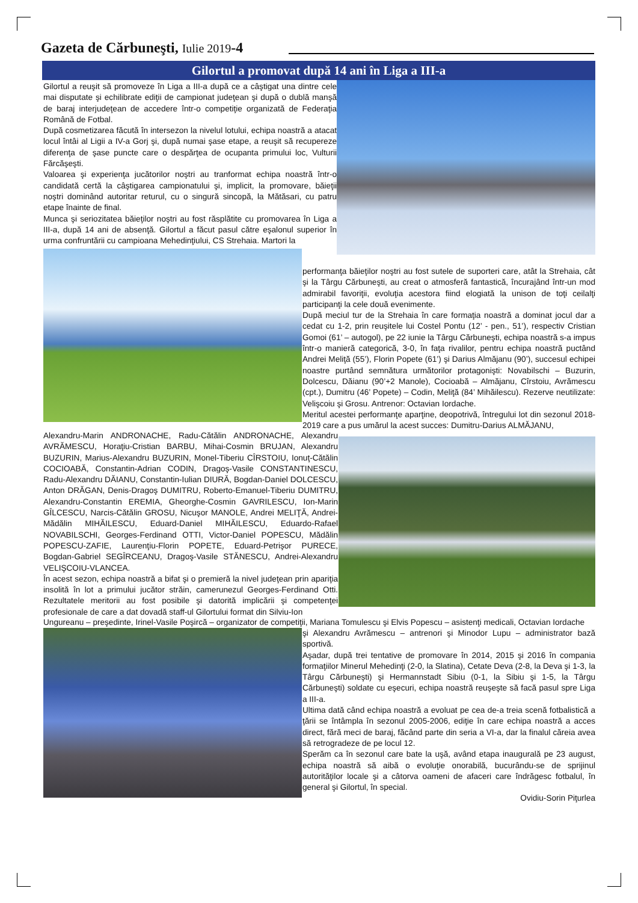Gazeta de Cărbuneşti, Iulie 2019-4
Gilortul a promovat după 14 ani în Liga a III-a
Gilortul a reuşit să promoveze în Liga a III-a după ce a câştigat una dintre cele mai disputate şi echilibrate ediţii de campionat judeţean şi după o dublă manşă de baraj interjudeţean de accedere într-o competiţie organizată de Federaţia Română de Fotbal.
După cosmetizarea făcută în intersezon la nivelul lotului, echipa noastră a atacat locul întâi al Ligii a IV-a Gorj şi, după numai şase etape, a reuşit să recupereze diferenţa de şase puncte care o despărţea de ocupanta primului loc, Vulturii Fărcăşeşti.
Valoarea şi experienţa jucătorilor noştri au tranformat echipa noastră într-o candidată certă la câştigarea campionatului şi, implicit, la promovare, băieţii noştri dominând autoritar returul, cu o singură sincopă, la Mătăsari, cu patru etape înainte de final.
Munca şi seriozitatea băieţilor noştri au fost răsplătite cu promovarea în Liga a III-a, după 14 ani de absenţă. Gilortul a făcut pasul către eşalonul superior în urma confruntării cu campioana Mehedinţiului, CS Strehaia. Martori la
performanţa băieţilor noştri au fost sutele de suporteri care, atât la Strehaia, cât şi la Târgu Cărbuneşti, au creat o atmosferă fantastică, încurajând într-un mod admirabil favoriţii, evoluţia acestora fiind elogiată la unison de toţi ceilalţi participanţi la cele două evenimente.
După meciul tur de la Strehaia în care formaţia noastră a dominat jocul dar a cedat cu 1-2, prin reuşitele lui Costel Pontu (12’ - pen., 51’), respectiv Cristian Gomoi (61’ – autogol), pe 22 iunie la Târgu Cărbuneşti, echipa noastră s-a impus într-o manieră categorică, 3-0, în faţa rivalilor, pentru echipa noastră puctând Andrei Meliţă (55’), Florin Popete (61’) şi Darius Almăjanu (90’), succesul echipei noastre purtând semnătura următorilor protagonişti: Novabilschi – Buzurin, Dolcescu, Dăianu (90’+2 Manole), Cocioabă – Almăjanu, Cîrstoiu, Avrămescu (cpt.), Dumitru (46’ Popete) – Codin, Meliţă (84’ Mihăilescu). Rezerve neutilizate: Velişcoiu şi Grosu. Antrenor: Octavian Iordache.
Meritul acestei performanţe aparţine, deopotrivă, întregului lot din sezonul 2018-2019 care a pus umărul la acest succes: Dumitru-Darius ALMĂJANU,
Alexandru-Marin ANDRONACHE, Radu-Cătălin ANDRONACHE, Alexandru AVRĂMESCU, Horaţiu-Cristian BARBU, Mihai-Cosmin BRUJAN, Alexandru BUZURIN, Marius-Alexandru BUZURIN, Monel-Tiberiu CÎRSTOIU, Ionuţ-Cătălin COCIOABĂ, Constantin-Adrian CODIN, Dragoş-Vasile CONSTANTINESCU, Radu-Alexandru DĂIANU, Constantin-Iulian DIURĂ, Bogdan-Daniel DOLCESCU, Anton DRĂGAN, Denis-Dragoş DUMITRU, Roberto-Emanuel-Tiberiu DUMITRU, Alexandru-Constantin EREMIA, Gheorghe-Cosmin GAVRILESCU, Ion-Marin GÎLCESCU, Narcis-Cătălin GROSU, Nicuşor MANOLE, Andrei MELIŢĂ, Andrei-Mădălin MIHĂILESCU, Eduard-Daniel MIHĂILESCU, Eduardo-Rafael NOVABILSCHI, Georges-Ferdinand OTTI, Victor-Daniel POPESCU, Mădălin POPESCU-ZAFIE, Laurenţiu-Florin POPETE, Eduard-Petrişor PURECE, Bogdan-Gabriel SEGÎRCEANU, Dragoş-Vasile STĂNESCU, Andrei-Alexandru VELIŞCOIU-VLANCEA.
În acest sezon, echipa noastră a bifat şi o premieră la nivel judeţean prin apariţia insolită în lot a primului jucător străin, camerunezul Georges-Ferdinand Otti. Rezultatele meritorii au fost posibile şi datorită implicării şi competenţei profesionale de care a dat dovadă staff-ul Gilortului format din Silviu-Ion
Ungureanu – preşedinte, Irinel-Vasile Poşircă – organizator de competiţii, Mariana Tomulescu şi Elvis Popescu – asistenţi medicali, Octavian Iordache
şi Alexandru Avrămescu – antrenori şi Minodor Lupu – administrator bază sportivă.
Aşadar, după trei tentative de promovare în 2014, 2015 şi 2016 în compania formaţiilor Minerul Mehedinţi (2-0, la Slatina), Cetate Deva (2-8, la Deva şi 1-3, la Târgu Cărbuneşti) şi Hermannstadt Sibiu (0-1, la Sibiu şi 1-5, la Târgu Cărbuneşti) soldate cu eşecuri, echipa noastră reuşeşte să facă pasul spre Liga a III-a.
Ultima dată când echipa noastră a evoluat pe cea de-a treia scenă fotbalistică a ţării se întâmpla în sezonul 2005-2006, ediţie în care echipa noastră a acces direct, fără meci de baraj, făcând parte din seria a VI-a, dar la finalul căreia avea să retrogradeze de pe locul 12.
Sperăm ca în sezonul care bate la uşă, având etapa inaugurală pe 23 august, echipa noastră să aibă o evoluţie onorabilă, bucurându-se de sprijinul autorităţilor locale şi a câtorva oameni de afaceri care îndrăgesc fotbalul, în general şi Gilortul, în special.
Ovidiu-Sorin Piţurlea